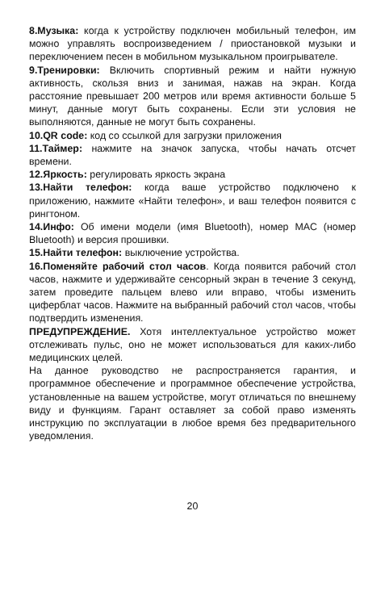8.Музыка: когда к устройству подключен мобильный телефон, им можно управлять воспроизведением / приостановкой музыки и переключением песен в мобильном музыкальном проигрывателе.
9.Тренировки: Включить спортивный режим и найти нужную активность, скользя вниз и занимая, нажав на экран. Когда расстояние превышает 200 метров или время активности больше 5 минут, данные могут быть сохранены. Если эти условия не выполняются, данные не могут быть сохранены.
10.QR code: код со ссылкой для загрузки приложения
11.Таймер: нажмите на значок запуска, чтобы начать отсчет времени.
12.Яркость: регулировать яркость экрана
13.Найти телефон: когда ваше устройство подключено к приложению, нажмите «Найти телефон», и ваш телефон появится с рингтоном.
14.Инфо: Об имени модели (имя Bluetooth), номер MAC (номер Bluetooth) и версия прошивки.
15.Найти телефон: выключение устройства.
16.Поменяйте рабочий стол часов. Когда появится рабочий стол часов, нажмите и удерживайте сенсорный экран в течение 3 секунд, затем проведите пальцем влево или вправо, чтобы изменить циферблат часов. Нажмите на выбранный рабочий стол часов, чтобы подтвердить изменения.
ПРЕДУПРЕЖДЕНИЕ. Хотя интеллектуальное устройство может отслеживать пульс, оно не может использоваться для каких-либо медицинских целей.
На данное руководство не распространяется гарантия, и программное обеспечение и программное обеспечение устройства, установленные на вашем устройстве, могут отличаться по внешнему виду и функциям. Гарант оставляет за собой право изменять инструкцию по эксплуатации в любое время без предварительного уведомления.
20